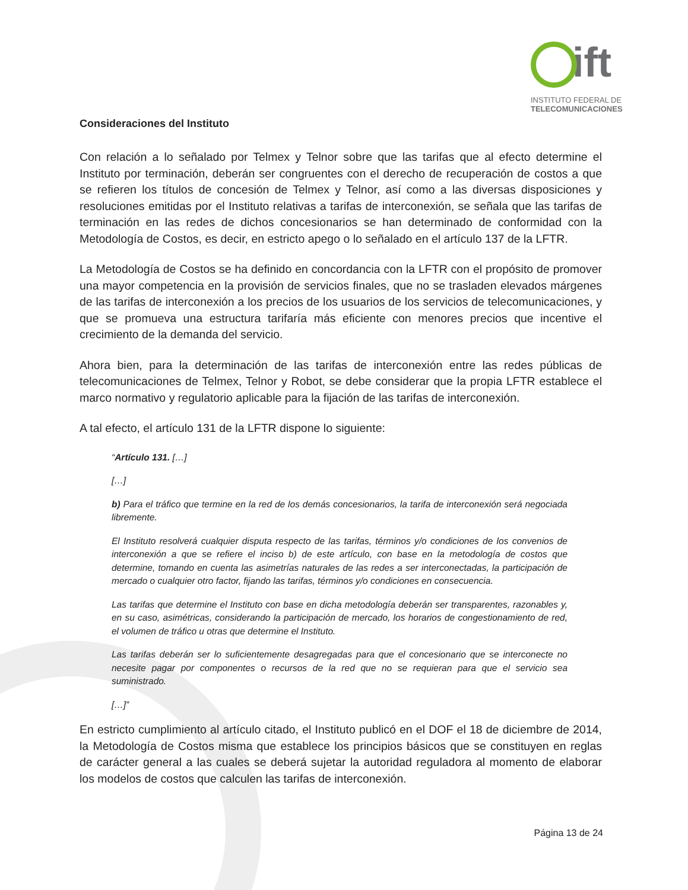ift
INSTITUTO FEDERAL DE
TELECOMUNICACIONES
Consideraciones del Instituto
Con relación a lo señalado por Telmex y Telnor sobre que las tarifas que al efecto determine el Instituto por terminación, deberán ser congruentes con el derecho de recuperación de costos a que se refieren los títulos de concesión de Telmex y Telnor, así como a las diversas disposiciones y resoluciones emitidas por el Instituto relativas a tarifas de interconexión, se señala que las tarifas de terminación en las redes de dichos concesionarios se han determinado de conformidad con la Metodología de Costos, es decir, en estricto apego o lo señalado en el artículo 137 de la LFTR.
La Metodología de Costos se ha definido en concordancia con la LFTR con el propósito de promover una mayor competencia en la provisión de servicios finales, que no se trasladen elevados márgenes de las tarifas de interconexión a los precios de los usuarios de los servicios de telecomunicaciones, y que se promueva una estructura tarifaría más eficiente con menores precios que incentive el crecimiento de la demanda del servicio.
Ahora bien, para la determinación de las tarifas de interconexión entre las redes públicas de telecomunicaciones de Telmex, Telnor y Robot, se debe considerar que la propia LFTR establece el marco normativo y regulatorio aplicable para la fijación de las tarifas de interconexión.
A tal efecto, el artículo 131 de la LFTR dispone lo siguiente:
“Artículo 131. […]
[…]
b) Para el tráfico que termine en la red de los demás concesionarios, la tarifa de interconexión será negociada libremente.
El Instituto resolverá cualquier disputa respecto de las tarifas, términos y/o condiciones de los convenios de interconexión a que se refiere el inciso b) de este artículo, con base en la metodología de costos que determine, tomando en cuenta las asimetrías naturales de las redes a ser interconectadas, la participación de mercado o cualquier otro factor, fijando las tarifas, términos y/o condiciones en consecuencia.
Las tarifas que determine el Instituto con base en dicha metodología deberán ser transparentes, razonables y, en su caso, asimétricas, considerando la participación de mercado, los horarios de congestionamiento de red, el volumen de tráfico u otras que determine el Instituto.
Las tarifas deberán ser lo suficientemente desagregadas para que el concesionario que se interconecte no necesite pagar por componentes o recursos de la red que no se requieran para que el servicio sea suministrado.
[…]”
En estricto cumplimiento al artículo citado, el Instituto publicó en el DOF el 18 de diciembre de 2014, la Metodología de Costos misma que establece los principios básicos que se constituyen en reglas de carácter general a las cuales se deberá sujetar la autoridad reguladora al momento de elaborar los modelos de costos que calculen las tarifas de interconexión.
Página 13 de 24